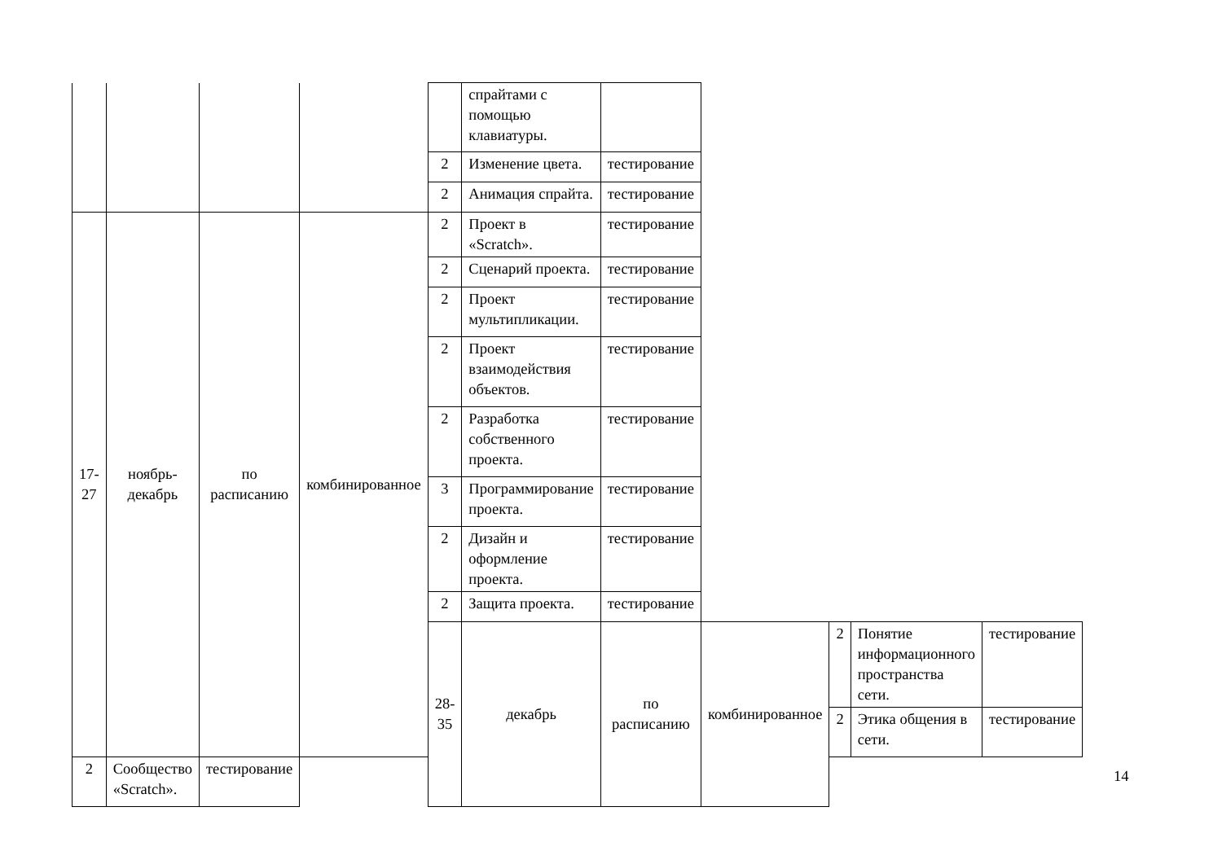| | | | | | спрайтами с помощью клавиатуры. | | | | | |
| | | | | 2 | Изменение цвета. | тестирование | | | | |
| | | | | 2 | Анимация спрайта. | тестирование | | | | |
| 17- 27 | ноябрь- декабрь | по расписанию | комбинированное | 2 | Проект в «Scratch». | тестирование | | | | |
| | | | | 2 | Сценарий проекта. | тестирование | | | | |
| | | | | 2 | Проект мультипликации. | тестирование | | | | |
| | | | | 2 | Проект взаимодействия объектов. | тестирование | | | | |
| | | | | 2 | Разработка собственного проекта. | тестирование | | | | |
| | | | | 3 | Программирование проекта. | тестирование | | | | |
| | | | | 2 | Дизайн и оформление проекта. | тестирование | | | | |
| | | | | 2 | Защита проекта. | тестирование | | | | |
| | | | | 28- 35 | декабрь | по расписанию | комбинированное | 2 | Понятие информационного пространства сети. | тестирование |
| | | | | | | | | 2 | Этика общения в сети. | тестирование |
| 2 | Сообщество «Scratch». | тестирование | | | | | | | | |
14